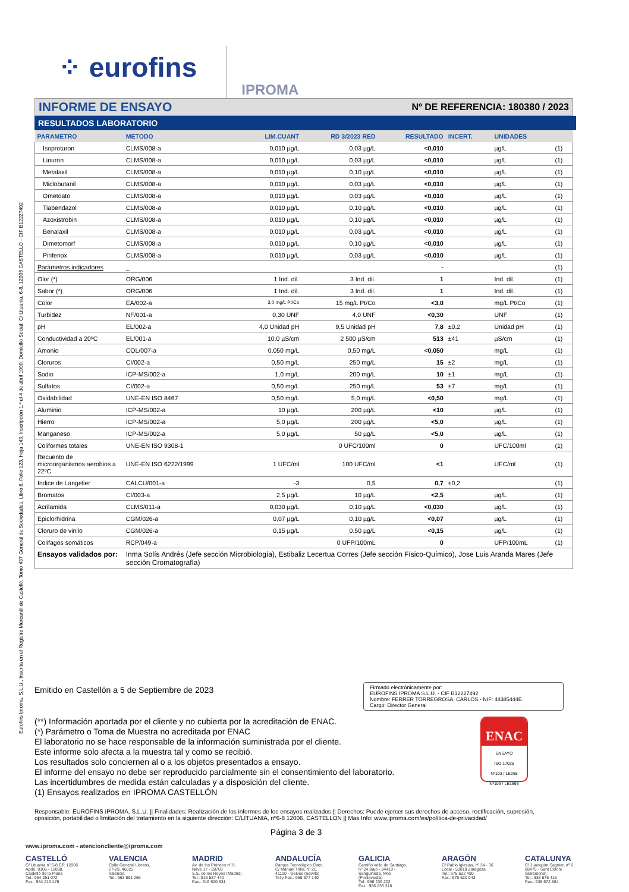Eurofins Iproma, S.L.U., Inscrita en el Registro Mercantil de Castelló, Tomo 437 General de Sociedades, Libro 6, Folio 123, Hoja 143, Inscripción 1.ª el 4 de abril 1990. Domicilio Social: C/ Lituania, 6-8, 12006 CASTELLÓ - CIF B12227492
⁘ eurofins IPROMA
INFORME DE ENSAYO Nº DE REFERENCIA: 180380 / 2023
RESULTADOS LABORATORIO
| PARAMETRO | METODO | LIM.CUANT | RD 3/2023 RED | RESULTADO | INCERT. | UNIDADES | |
| --- | --- | --- | --- | --- | --- | --- | --- |
| Isoproturon | CLMS/008-a | 0,010 µg/L | 0,03 µg/L | <0,010 | | µg/L | (1) |
| Linuron | CLMS/008-a | 0,010 µg/L | 0,03 µg/L | <0,010 | | µg/L | (1) |
| Metalaxil | CLMS/008-a | 0,010 µg/L | 0,10 µg/L | <0,010 | | µg/L | (1) |
| Miclobutanil | CLMS/008-a | 0,010 µg/L | 0,03 µg/L | <0,010 | | µg/L | (1) |
| Ometoato | CLMS/008-a | 0,010 µg/L | 0,03 µg/L | <0,010 | | µg/L | (1) |
| Tiabendazol | CLMS/008-a | 0,010 µg/L | 0,10 µg/L | <0,010 | | µg/L | (1) |
| Azoxistrobin | CLMS/008-a | 0,010 µg/L | 0,10 µg/L | <0,010 | | µg/L | (1) |
| Benalaxil | CLMS/008-a | 0,010 µg/L | 0,03 µg/L | <0,010 | | µg/L | (1) |
| Dimetomorf | CLMS/008-a | 0,010 µg/L | 0,10 µg/L | <0,010 | | µg/L | (1) |
| Pirifenox | CLMS/008-a | 0,010 µg/L | 0,03 µg/L | <0,010 | | µg/L | (1) |
| Parámetros indicadores | _ | | | - | | | (1) |
| Olor (*) | ORG/006 | 1 Ind. dil. | 3 Ind. dil. | 1 | | Ind. dil. | (1) |
| Sabor (*) | ORG/006 | 1 Ind. dil. | 3 Ind. dil. | 1 | | Ind. dil. | (1) |
| Color | EA/002-a | 3,0 mg/L Pt/Co | 15 mg/L Pt/Co | <3,0 | | mg/L Pt/Co | (1) |
| Turbidez | NF/001-a | 0,30 UNF | 4,0 UNF | <0,30 | | UNF | (1) |
| pH | EL/002-a | 4,0 Unidad pH | 9,5 Unidad pH | 7,8 | ±0,2 | Unidad pH | (1) |
| Conductividad a 20ºC | EL/001-a | 10,0 µS/cm | 2 500 µS/cm | 513 | ±41 | µS/cm | (1) |
| Amonio | COL/007-a | 0,050 mg/L | 0,50 mg/L | <0,050 | | mg/L | (1) |
| Cloruros | CI/002-a | 0,50 mg/L | 250 mg/L | 15 | ±2 | mg/L | (1) |
| Sodio | ICP-MS/002-a | 1,0 mg/L | 200 mg/L | 10 | ±1 | mg/L | (1) |
| Sulfatos | CI/002-a | 0,50 mg/L | 250 mg/L | 53 | ±7 | mg/L | (1) |
| Oxidabilidad | UNE-EN ISO 8467 | 0,50 mg/L | 5,0 mg/L | <0,50 | | mg/L | (1) |
| Aluminio | ICP-MS/002-a | 10 µg/L | 200 µg/L | <10 | | µg/L | (1) |
| Hierro | ICP-MS/002-a | 5,0 µg/L | 200 µg/L | <5,0 | | µg/L | (1) |
| Manganeso | ICP-MS/002-a | 5,0 µg/L | 50 µg/L | <5,0 | | µg/L | (1) |
| Coliformes totales | UNE-EN ISO 9308-1 | | 0 UFC/100ml | 0 | | UFC/100ml | (1) |
| Recuento de microorganismos aerobios a 22ºC | UNE-EN ISO 6222/1999 | 1 UFC/ml | 100 UFC/ml | <1 | | UFC/ml | (1) |
| Indice de Langelier | CALCU/001-a | -3 | 0,5 | 0,7 | ±0,2 | | (1) |
| Bromatos | CI/003-a | 2,5 µg/L | 10 µg/L | <2,5 | | µg/L | (1) |
| Acrilamida | CLMS/011-a | 0,030 µg/L | 0,10 µg/L | <0,030 | | µg/L | (1) |
| Epiclorhidrina | CGM/026-a | 0,07 µg/L | 0,10 µg/L | <0,07 | | µg/L | (1) |
| Cloruro de vinilo | CGM/026-a | 0,15 µg/L | 0,50 µg/L | <0,15 | | µg/L | (1) |
| Colifagos somáticos | RCP/049-a | | 0 UFP/100mL | 0 | | UFP/100mL | (1) |
| Ensayos validados por: | Inma Solís Andrés (Jefe sección Microbiología), Estibaliz Lecertua Corres (Jefe sección Físico-Químico), Jose Luis Aranda Mares (Jefe sección Cromatografía) | | | | | | |
Emitido en Castellón a 5 de Septiembre de 2023
Firmado electrónicamente por:
EUROFINS IPROMA S.L.U. - CIF B12227492
Nombre: FERRER TORREGROSA, CARLOS - NIF: 48385444E.
Cargo: Director General
(**) Información aportada por el cliente y no cubierta por la acreditación de ENAC.
(*) Parámetro o Toma de Muestra no acreditada por ENAC
El laboratorio no se hace responsable de la información suministrada por el cliente.
Este informe solo afecta a la muestra tal y como se recibió.
Los resultados solo conciernen al o a los objetos presentados a ensayo.
El informe del ensayo no debe ser reproducido parcialmente sin el consentimiento del laboratorio.
Las incertidumbres de medida están calculadas y a disposición del cliente.
(1) Ensayos realizados en IPROMA CASTELLÓN
ENAC
ENSAYO
ISO 17025
Nº103 / LE268
Nº103 / LE1693
Responsable: EUROFINS IPROMA, S.L.U. || Finalidades: Realización de los informes de los ensayos realizados || Derechos: Puede ejercer sus derechos de acceso, rectificación, supresión, oposición, portabilidad o limitación del tratamiento en la siguiente dirección: C/LITUANIA, nº6-8 12006, CASTELLON || Mas Info: www.iproma.com/es/politica-de-privacidad/
Página 3 de 3
www.iproma.com - atencioncliente@iproma.com
CASTELLÓ
C/ Lituania nº 6-8 CP. 12006
Apdo. 8106 - 12088,
Castelló de la Plana
Tel.: 964 251 072
Fax.: 964 210 476
VALENCIA
Calle General Llorens,
27-29, 46025
Valencia
Tel.: 963 891 266
MADRID
Av. de los Pirineos nº 9,
Nave 17 - 28703
S.S. de los Reyes (Madrid)
Tel.: 916 587 440
Fax.: 916 520 931
ANDALUCÍA
Parque Tecnológico Citec,
C/ Manuel Trillo, nº 21,
41120 - Gelves (Sevilla)
Tel y Fax.: 955 677 140
GALICIA
Camiño vello de Santiago,
nº 24 Bajo - 34419 -
Sanguiñeda, Mos
(Pontevedra)
Tel.: 986 239 202
Fax.: 986 235 318
ARAGÓN
C/ Pablo Iglesias, nº 34 - 36
Local - 50018 Zaragoza
Tel.: 976 522 490
Fax.: 976 520 043
CATALUNYA
C/ Juanquim Sagnier, nº 6,
08470 - Sant Celoni
(Barcelona)
Tel.: 938 675 415
Fax.: 938 672 884